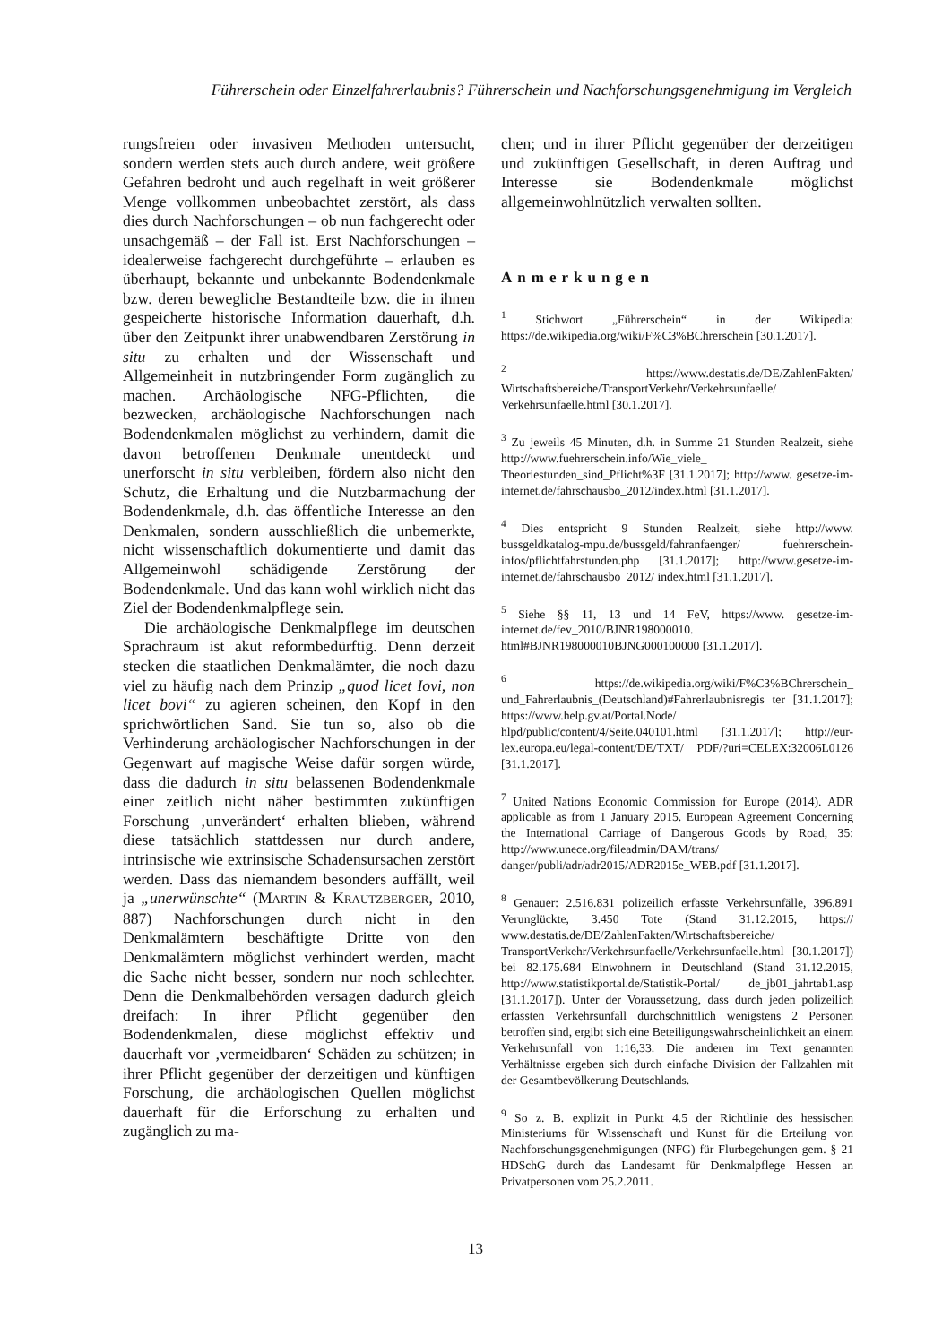Führerschein oder Einzelfahrerlaubnis? Führerschein und Nachforschungsgenehmigung im Vergleich
rungsfreien oder invasiven Methoden untersucht, sondern werden stets auch durch andere, weit größere Gefahren bedroht und auch regelhaft in weit größerer Menge vollkommen unbeobachtet zerstört, als dass dies durch Nachforschungen – ob nun fachgerecht oder unsachgemäß – der Fall ist. Erst Nachforschungen – idealerweise fachgerecht durchgeführte – erlauben es überhaupt, bekannte und unbekannte Bodendenkmale bzw. deren bewegliche Bestandteile bzw. die in ihnen gespeicherte historische Information dauerhaft, d.h. über den Zeitpunkt ihrer unabwendbaren Zerstörung in situ zu erhalten und der Wissenschaft und Allgemeinheit in nutzbringender Form zugänglich zu machen. Archäologische NFG-Pflichten, die bezwecken, archäologische Nachforschungen nach Bodendenkmalen möglichst zu verhindern, damit die davon betroffenen Denkmale unentdeckt und unerforscht in situ verbleiben, fördern also nicht den Schutz, die Erhaltung und die Nutzbarmachung der Bodendenkmale, d.h. das öffentliche Interesse an den Denkmalen, sondern ausschließlich die unbemerkte, nicht wissenschaftlich dokumentierte und damit das Allgemeinwohl schädigende Zerstörung der Bodendenkmale. Und das kann wohl wirklich nicht das Ziel der Bodendenkmalpflege sein.
Die archäologische Denkmalpflege im deutschen Sprachraum ist akut reformbedürftig. Denn derzeit stecken die staatlichen Denkmalämter, die noch dazu viel zu häufig nach dem Prinzip „quod licet Iovi, non licet bovi“ zu agieren scheinen, den Kopf in den sprichwörtlichen Sand. Sie tun so, also ob die Verhinderung archäologischer Nachforschungen in der Gegenwart auf magische Weise dafür sorgen würde, dass die dadurch in situ belassenen Bodendenkmale einer zeitlich nicht näher bestimmten zukünftigen Forschung ‚unverändert‘ erhalten blieben, während diese tatsächlich stattdessen nur durch andere, intrinsische wie extrinsische Schadensursachen zerstört werden. Dass das niemandem besonders auffällt, weil ja „unerwünschte“ (MARTIN & KRAUTZBERGER, 2010, 887) Nachforschungen durch nicht in den Denkmalämtern beschäftigte Dritte von den Denkmalämtern möglichst verhindert werden, macht die Sache nicht besser, sondern nur noch schlechter. Denn die Denkmalbehörden versagen dadurch gleich dreifach: In ihrer Pflicht gegenüber den Bodendenkmalen, diese möglichst effektiv und dauerhaft vor ‚vermeidbaren‘ Schäden zu schützen; in ihrer Pflicht gegenüber der derzeitigen und künftigen Forschung, die archäologischen Quellen möglichst dauerhaft für die Erforschung zu erhalten und zugänglich zu ma-
chen; und in ihrer Pflicht gegenüber der derzeitigen und zukünftigen Gesellschaft, in deren Auftrag und Interesse sie Bodendenkmale möglichst allgemeinwohlnützlich verwalten sollten.
Anmerkungen
<sup>1</sup> Stichwort „Führerschein“ in der Wikipedia: https://de.wikipedia.org/wiki/F%C3%BChrerschein [30.1.2017].
<sup>2</sup> https://www.destatis.de/DE/ZahlenFakten/ Wirtschaftsbereiche/TransportVerkehr/Verkehrsunfaelle/ Verkehrsunfaelle.html [30.1.2017].
<sup>3</sup> Zu jeweils 45 Minuten, d.h. in Summe 21 Stunden Realzeit, siehe http://www.fuehrerschein.info/Wie_viele_ Theoriestunden_sind_Pflicht%3F [31.1.2017]; http://www. gesetze-im-internet.de/fahrschausbo_2012/index.html [31.1.2017].
<sup>4</sup> Dies entspricht 9 Stunden Realzeit, siehe http://www. bussgeldkatalog-mpu.de/bussgeld/fahranfaenger/ fuehrerschein-infos/pflichtfahrstunden.php [31.1.2017]; http://www.gesetze-im-internet.de/fahrschausbo_2012/ index.html [31.1.2017].
<sup>5</sup> Siehe §§ 11, 13 und 14 FeV, https://www. gesetze-im-internet.de/fev_2010/BJNR198000010. html#BJNR198000010BJNG000100000 [31.1.2017].
<sup>6</sup> https://de.wikipedia.org/wiki/F%C3%BChrerschein_ und_Fahrerlaubnis_(Deutschland)#Fahrerlaubnisregis ter [31.1.2017]; https://www.help.gv.at/Portal.Node/ hlpd/public/content/4/Seite.040101.html [31.1.2017]; http://eur-lex.europa.eu/legal-content/DE/TXT/ PDF/?uri=CELEX:32006L0126 [31.1.2017].
<sup>7</sup> United Nations Economic Commission for Europe (2014). ADR applicable as from 1 January 2015. European Agreement Concerning the International Carriage of Dangerous Goods by Road, 35: http://www.unece.org/fileadmin/DAM/trans/ danger/publi/adr/adr2015/ADR2015e_WEB.pdf [31.1.2017].
<sup>8</sup> Genauer: 2.516.831 polizeilich erfasste Verkehrsunfälle, 396.891 Verunglückte, 3.450 Tote (Stand 31.12.2015, https:// www.destatis.de/DE/ZahlenFakten/Wirtschaftsbereiche/ TransportVerkehr/Verkehrsunfaelle/Verkehrsunfaelle.html [30.1.2017]) bei 82.175.684 Einwohnern in Deutschland (Stand 31.12.2015, http://www.statistikportal.de/Statistik-Portal/ de_jb01_jahrtab1.asp [31.1.2017]). Unter der Voraussetzung, dass durch jeden polizeilich erfassten Verkehrsunfall durchschnittlich wenigstens 2 Personen betroffen sind, ergibt sich eine Beteiligungswahrscheinlichkeit an einem Verkehrsunfall von 1:16,33. Die anderen im Text genannten Verhältnisse ergeben sich durch einfache Division der Fallzahlen mit der Gesamtbevölkerung Deutschlands.
<sup>9</sup> So z. B. explizit in Punkt 4.5 der Richtlinie des hessischen Ministeriums für Wissenschaft und Kunst für die Erteilung von Nachforschungsgenehmigungen (NFG) für Flurbegehungen gem. § 21 HDSchG durch das Landesamt für Denkmalpflege Hessen an Privatpersonen vom 25.2.2011.
13